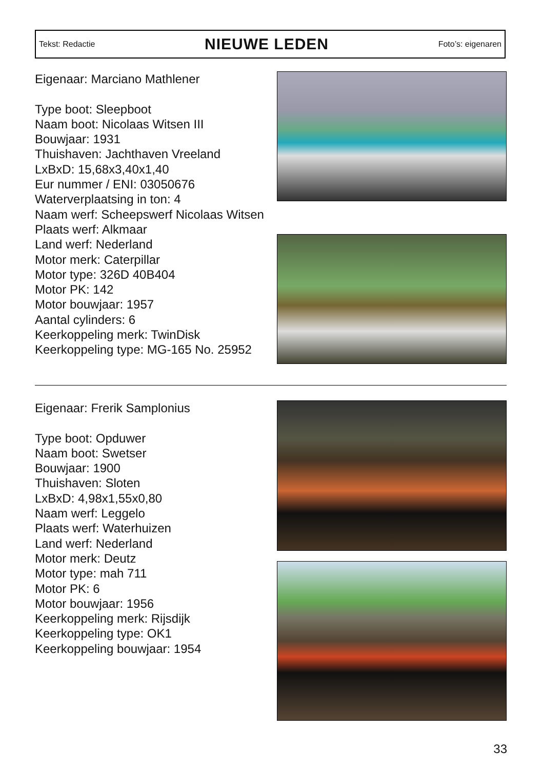Tekst: Redactie
NIEUWE LEDEN
Foto’s: eigenaren
Eigenaar: Marciano Mathlener
Type boot: Sleepboot
Naam boot: Nicolaas Witsen III
Bouwjaar: 1931
Thuishaven: Jachthaven Vreeland
LxBxD: 15,68x3,40x1,40
Eur nummer / ENI: 03050676
Waterverplaatsing in ton: 4
Naam werf: Scheepswerf Nicolaas Witsen
Plaats werf: Alkmaar
Land werf: Nederland
Motor merk: Caterpillar
Motor type: 326D 40B404
Motor PK: 142
Motor bouwjaar: 1957
Aantal cylinders: 6
Keerkoppeling merk: TwinDisk
Keerkoppeling type: MG-165 No. 25952
Eigenaar: Frerik Samplonius
Type boot: Opduwer
Naam boot: Swetser
Bouwjaar: 1900
Thuishaven: Sloten
LxBxD: 4,98x1,55x0,80
Naam werf: Leggelo
Plaats werf: Waterhuizen
Land werf: Nederland
Motor merk: Deutz
Motor type: mah 711
Motor PK: 6
Motor bouwjaar: 1956
Keerkoppeling merk: Rijsdijk
Keerkoppeling type: OK1
Keerkoppeling bouwjaar: 1954
33